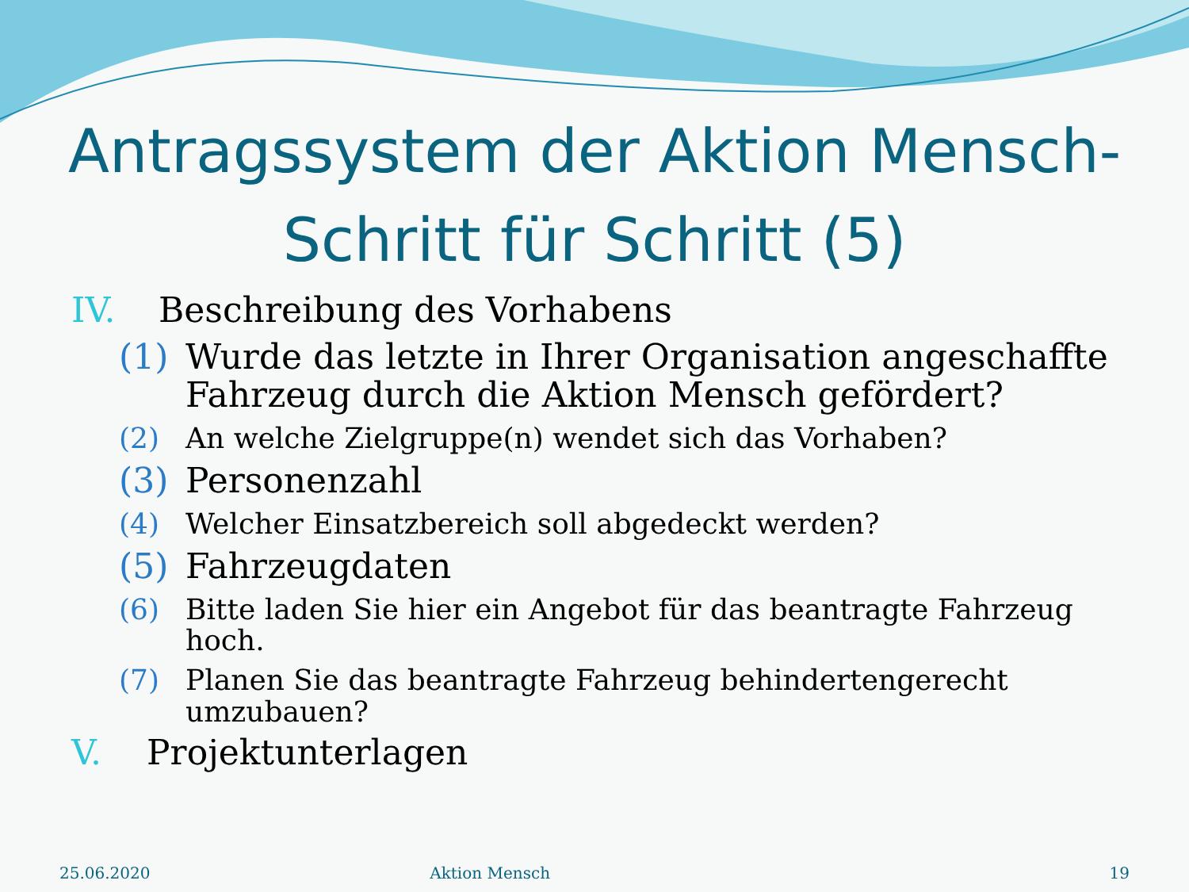Antragssystem der Aktion Mensch-
Schritt für Schritt (5)
IV. Beschreibung des Vorhabens
(1) Wurde das letzte in Ihrer Organisation angeschaffte Fahrzeug durch die Aktion Mensch gefördert?
(2) An welche Zielgruppe(n) wendet sich das Vorhaben?
(3) Personenzahl
(4) Welcher Einsatzbereich soll abgedeckt werden?
(5) Fahrzeugdaten
(6) Bitte laden Sie hier ein Angebot für das beantragte Fahrzeug hoch.
(7) Planen Sie das beantragte Fahrzeug behindertengerecht umzubauen?
V. Projektunterlagen
25.06.2020 Aktion Mensch 19